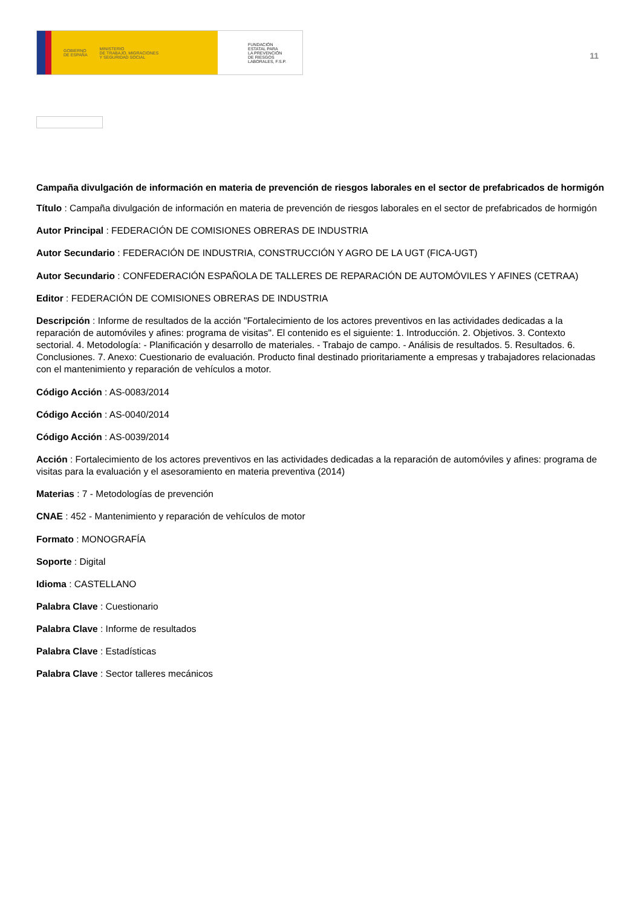GOBIERNO
DE ESPAÑA MINISTERIO
DE TRABAJO, MIGRACIONES
Y SEGURIDAD SOCIAL
FUNDACIÓN
ESTATAL PARA
LA PREVENCIÓN
DE RIESGOS
LABORALES, F.S.P.
11
Campaña divulgación de información en materia de prevención de riesgos laborales en el sector de prefabricados de hormigón
Título : Campaña divulgación de información en materia de prevención de riesgos laborales en el sector de prefabricados de hormigón
Autor Principal : FEDERACIÓN DE COMISIONES OBRERAS DE INDUSTRIA
Autor Secundario : FEDERACIÓN DE INDUSTRIA, CONSTRUCCIÓN Y AGRO DE LA UGT (FICA-UGT)
Autor Secundario : CONFEDERACIÓN ESPAÑOLA DE TALLERES DE REPARACIÓN DE AUTOMÓVILES Y AFINES (CETRAA)
Editor : FEDERACIÓN DE COMISIONES OBRERAS DE INDUSTRIA
Descripción : Informe de resultados de la acción "Fortalecimiento de los actores preventivos en las actividades dedicadas a la reparación de automóviles y afines: programa de visitas". El contenido es el siguiente: 1. Introducción. 2. Objetivos. 3. Contexto sectorial. 4. Metodología: - Planificación y desarrollo de materiales. - Trabajo de campo. - Análisis de resultados. 5. Resultados. 6. Conclusiones. 7. Anexo: Cuestionario de evaluación. Producto final destinado prioritariamente a empresas y trabajadores relacionadas con el mantenimiento y reparación de vehículos a motor.
Código Acción : AS-0083/2014
Código Acción : AS-0040/2014
Código Acción : AS-0039/2014
Acción : Fortalecimiento de los actores preventivos en las actividades dedicadas a la reparación de automóviles y afines: programa de visitas para la evaluación y el asesoramiento en materia preventiva (2014)
Materias : 7 - Metodologías de prevención
CNAE : 452 - Mantenimiento y reparación de vehículos de motor
Formato : MONOGRAFÍA
Soporte : Digital
Idioma : CASTELLANO
Palabra Clave : Cuestionario
Palabra Clave : Informe de resultados
Palabra Clave : Estadísticas
Palabra Clave : Sector talleres mecánicos